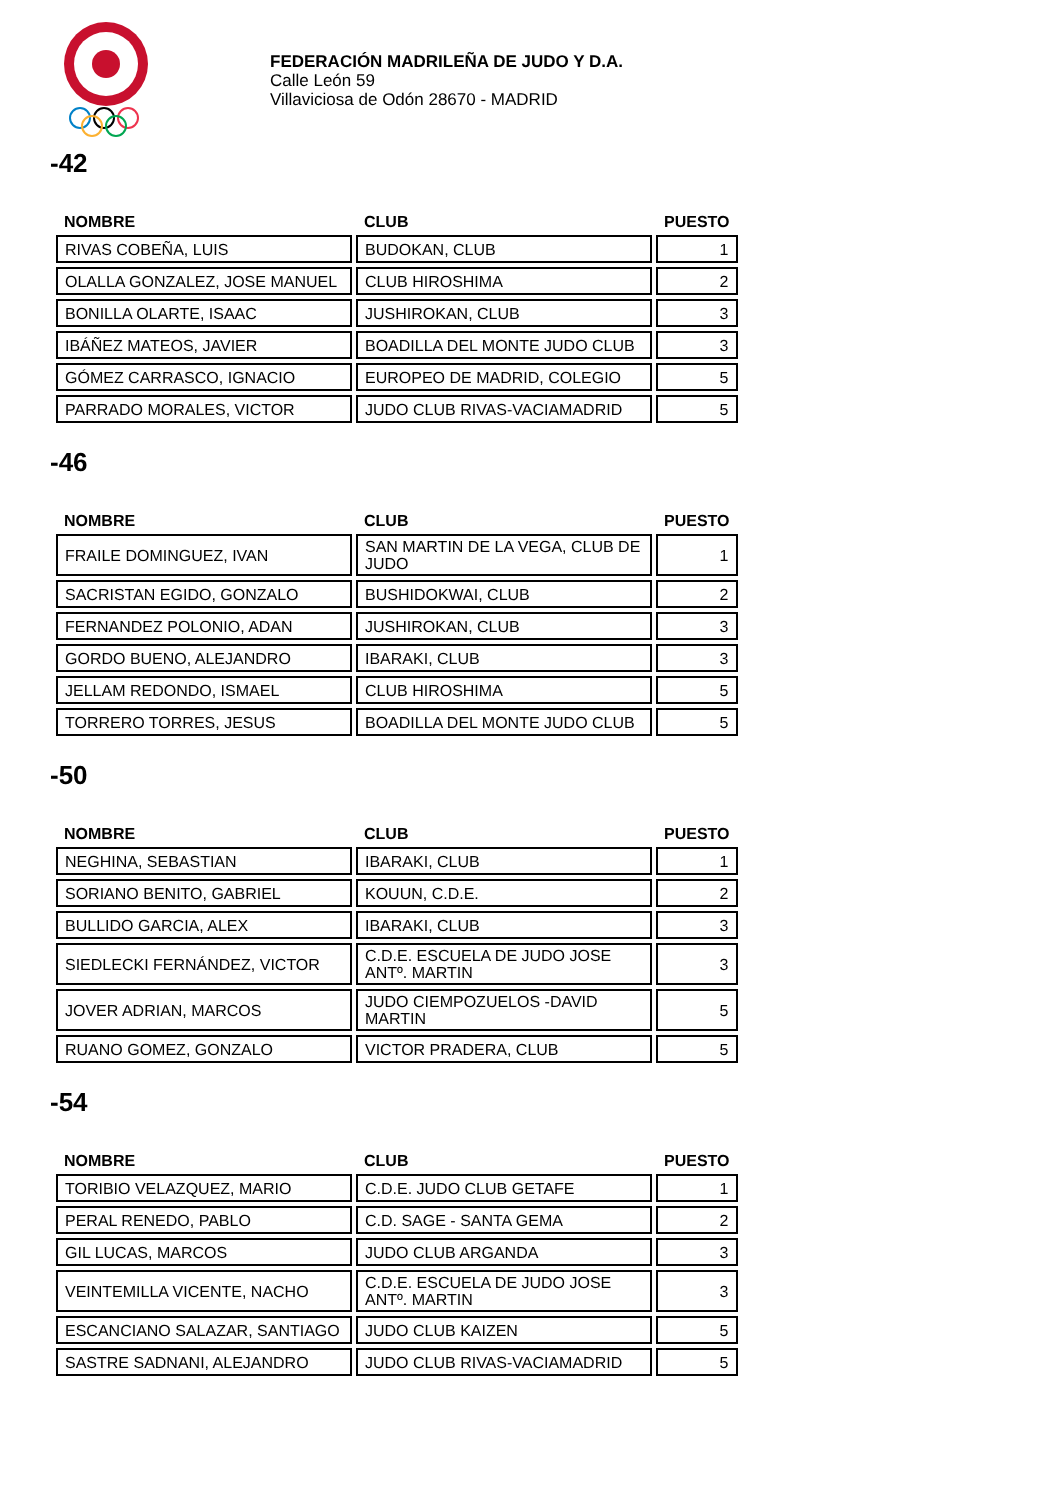FEDERACIÓN MADRILEÑA DE JUDO Y D.A.
Calle León 59
Villaviciosa de Odón 28670 - MADRID
-42
| NOMBRE | CLUB | PUESTO |
| --- | --- | --- |
| RIVAS COBEÑA, LUIS | BUDOKAN, CLUB | 1 |
| OLALLA GONZALEZ, JOSE MANUEL | CLUB HIROSHIMA | 2 |
| BONILLA OLARTE, ISAAC | JUSHIROKAN, CLUB | 3 |
| IBÁÑEZ MATEOS, JAVIER | BOADILLA DEL MONTE JUDO CLUB | 3 |
| GÓMEZ CARRASCO, IGNACIO | EUROPEO DE MADRID, COLEGIO | 5 |
| PARRADO MORALES, VICTOR | JUDO CLUB RIVAS-VACIAMADRID | 5 |
-46
| NOMBRE | CLUB | PUESTO |
| --- | --- | --- |
| FRAILE DOMINGUEZ, IVAN | SAN MARTIN DE LA VEGA, CLUB DE JUDO | 1 |
| SACRISTAN EGIDO, GONZALO | BUSHIDOKWAI, CLUB | 2 |
| FERNANDEZ POLONIO, ADAN | JUSHIROKAN, CLUB | 3 |
| GORDO BUENO, ALEJANDRO | IBARAKI, CLUB | 3 |
| JELLAM REDONDO, ISMAEL | CLUB HIROSHIMA | 5 |
| TORRERO TORRES, JESUS | BOADILLA DEL MONTE JUDO CLUB | 5 |
-50
| NOMBRE | CLUB | PUESTO |
| --- | --- | --- |
| NEGHINA, SEBASTIAN | IBARAKI, CLUB | 1 |
| SORIANO BENITO, GABRIEL | KOUUN, C.D.E. | 2 |
| BULLIDO GARCIA, ALEX | IBARAKI, CLUB | 3 |
| SIEDLECKI FERNÁNDEZ, VICTOR | C.D.E. ESCUELA DE JUDO JOSE ANTº. MARTIN | 3 |
| JOVER ADRIAN, MARCOS | JUDO CIEMPOZUELOS -DAVID MARTIN | 5 |
| RUANO GOMEZ, GONZALO | VICTOR PRADERA, CLUB | 5 |
-54
| NOMBRE | CLUB | PUESTO |
| --- | --- | --- |
| TORIBIO VELAZQUEZ, MARIO | C.D.E. JUDO CLUB GETAFE | 1 |
| PERAL RENEDO, PABLO | C.D. SAGE - SANTA GEMA | 2 |
| GIL LUCAS, MARCOS | JUDO CLUB ARGANDA | 3 |
| VEINTEMILLA VICENTE, NACHO | C.D.E. ESCUELA DE JUDO JOSE ANTº. MARTIN | 3 |
| ESCANCIANO SALAZAR, SANTIAGO | JUDO CLUB KAIZEN | 5 |
| SASTRE SADNANI, ALEJANDRO | JUDO CLUB RIVAS-VACIAMADRID | 5 |